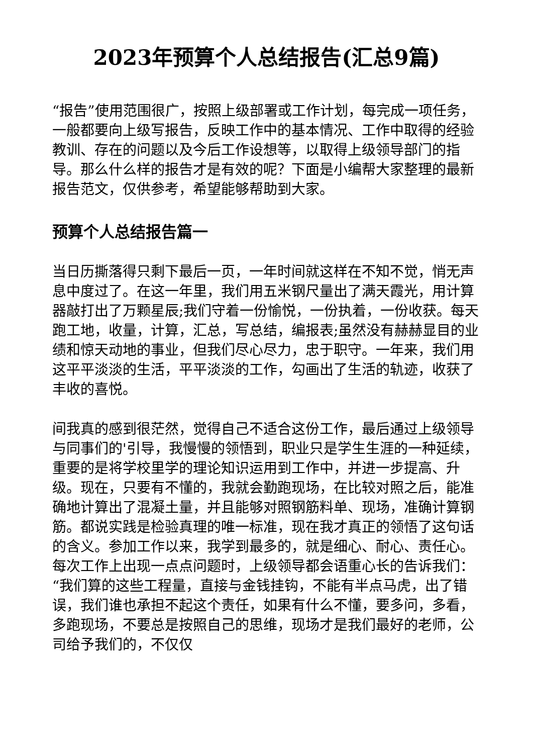2023年预算个人总结报告(汇总9篇)
“报告”使用范围很广，按照上级部署或工作计划，每完成一项任务，一般都要向上级写报告，反映工作中的基本情况、工作中取得的经验教训、存在的问题以及今后工作设想等，以取得上级领导部门的指导。那么什么样的报告才是有效的呢？下面是小编帮大家整理的最新报告范文，仅供参考，希望能够帮助到大家。
预算个人总结报告篇一
当日历撕落得只剩下最后一页，一年时间就这样在不知不觉，悄无声息中度过了。在这一年里，我们用五米钢尺量出了满天霞光，用计算器敲打出了万颗星辰;我们守着一份愉悦，一份执着，一份收获。每天跑工地，收量，计算，汇总，写总结，编报表;虽然没有赫赫显目的业绩和惊天动地的事业，但我们尽心尽力，忠于职守。一年来，我们用这平平淡淡的生活，平平淡淡的工作，勾画出了生活的轨迹，收获了丰收的喜悦。
间我真的感到很茫然，觉得自己不适合这份工作，最后通过上级领导与同事们的'引导，我慢慢的领悟到，职业只是学生生涯的一种延续，重要的是将学校里学的理论知识运用到工作中，并进一步提高、升级。现在，只要有不懂的，我就会勤跑现场，在比较对照之后，能准确地计算出了混凝土量，并且能够对照钢筋料单、现场，准确计算钢筋。都说实践是检验真理的唯一标准，现在我才真正的领悟了这句话的含义。参加工作以来，我学到最多的，就是细心、耐心、责任心。每次工作上出现一点点问题时，上级领导都会语重心长的告诉我们：“我们算的这些工程量，直接与金钱挂钩，不能有半点马虎，出了错误，我们谁也承担不起这个责任，如果有什么不懂，要多问，多看，多跑现场，不要总是按照自己的思维，现场才是我们最好的老师，公司给予我们的，不仅仅